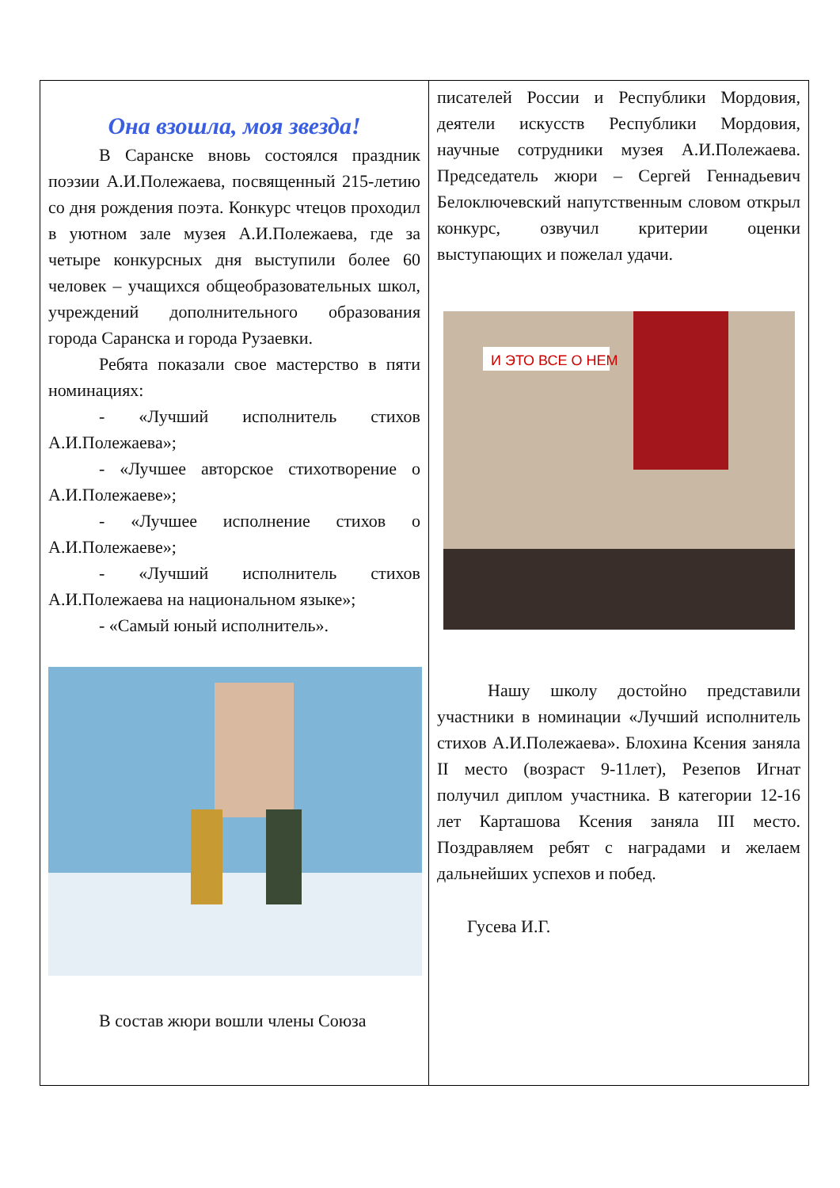Она взошла, моя звезда!
В Саранске вновь состоялся праздник поэзии А.И.Полежаева, посвященный 215-летию со дня рождения поэта. Конкурс чтецов проходил в уютном зале музея А.И.Полежаева, где за четыре конкурсных дня выступили более 60 человек – учащихся общеобразовательных школ, учреждений дополнительного образования города Саранска и города Рузаевки.
Ребята показали свое мастерство в пяти номинациях:
- «Лучший исполнитель стихов А.И.Полежаева»;
- «Лучшее авторское стихотворение о А.И.Полежаеве»;
- «Лучшее исполнение стихов о А.И.Полежаеве»;
- «Лучший исполнитель стихов А.И.Полежаева на национальном языке»;
- «Самый юный исполнитель».
В состав жюри вошли члены Союза
писателей России и Республики Мордовия, деятели искусств Республики Мордовия, научные сотрудники музея А.И.Полежаева. Председатель жюри – Сергей Геннадьевич Белоключевский напутственным словом открыл конкурс, озвучил критерии оценки выступающих и пожелал удачи.
И ЭТО ВСЕ О НЕМ
Нашу школу достойно представили участники в номинации «Лучший исполнитель стихов А.И.Полежаева». Блохина Ксения заняла II место (возраст 9-11лет), Резепов Игнат получил диплом участника. В категории 12-16 лет Карташова Ксения заняла III место. Поздравляем ребят с наградами и желаем дальнейших успехов и побед.
Гусева И.Г.